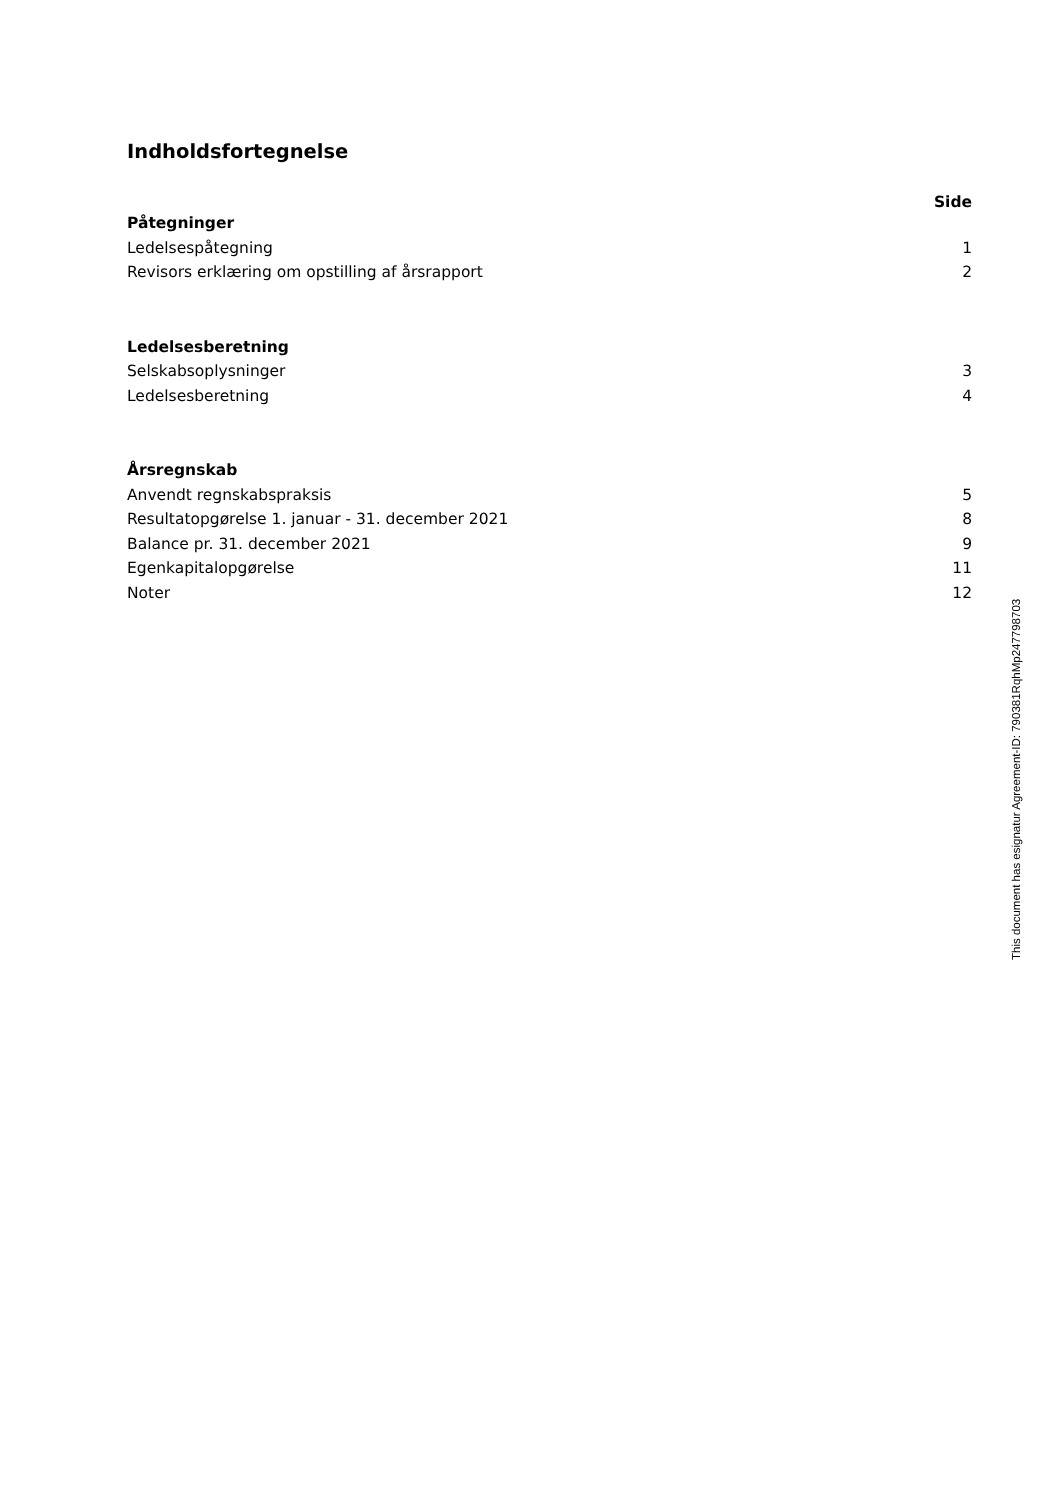Indholdsfortegnelse
Side
Påtegninger
Ledelsespåtegning 1
Revisors erklæring om opstilling af årsrapport 2
Ledelsesberetning
Selskabsoplysninger 3
Ledelsesberetning 4
Årsregnskab
Anvendt regnskabspraksis 5
Resultatopgørelse 1. januar - 31. december 2021 8
Balance pr. 31. december 2021 9
Egenkapitalopgørelse 11
Noter 12
This document has esignatur Agreement-ID: 790381RqhMp247798703